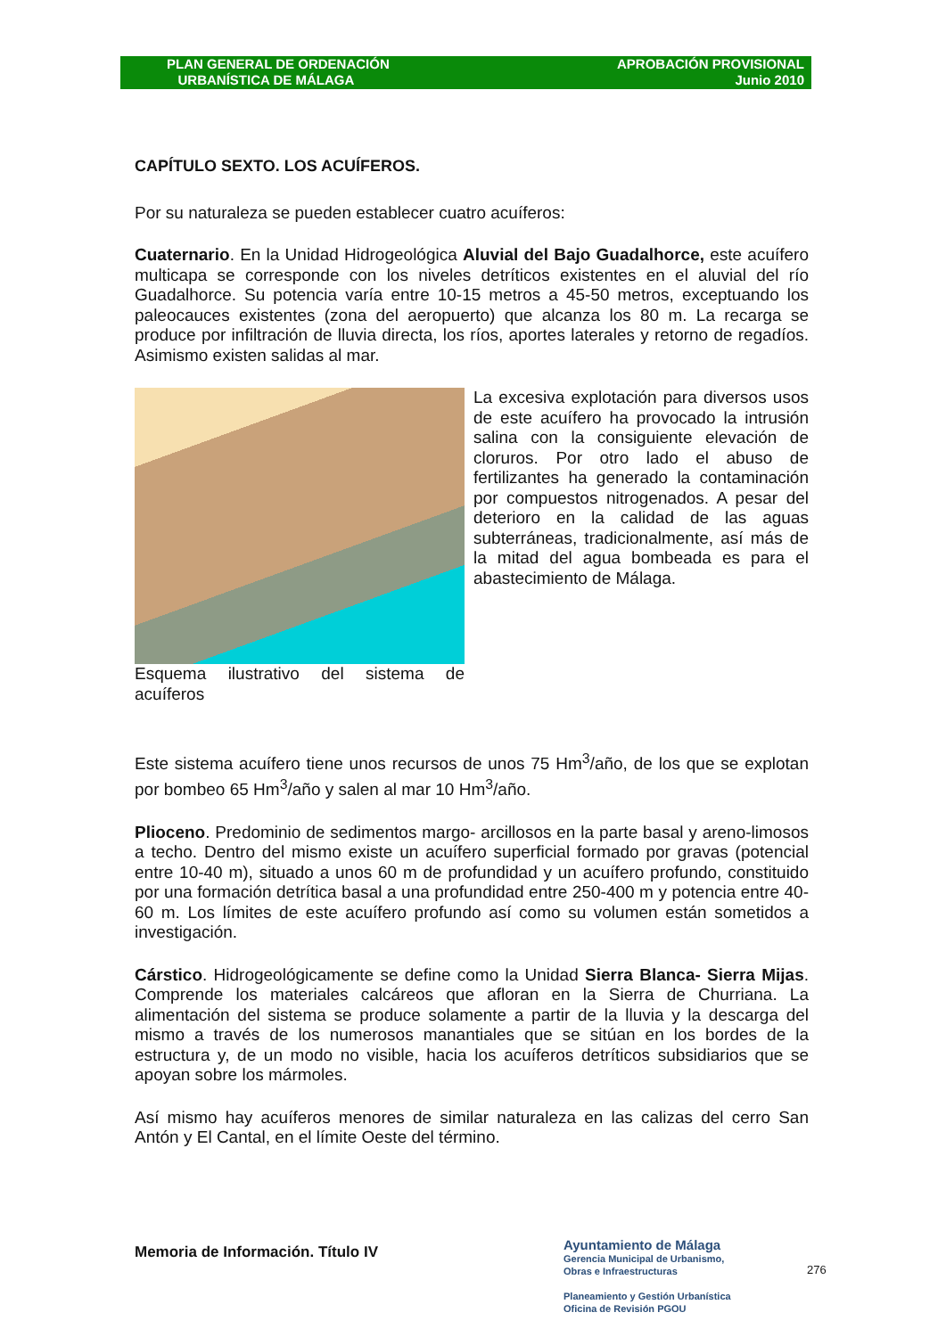PLAN GENERAL DE ORDENACIÓN
URBANÍSTICA DE MÁLAGA
APROBACIÓN PROVISIONAL
Junio 2010
CAPÍTULO SEXTO. LOS ACUÍFEROS.
Por su naturaleza se pueden establecer cuatro acuíferos:
Cuaternario. En la Unidad Hidrogeológica Aluvial del Bajo Guadalhorce, este acuífero multicapa se corresponde con los niveles detríticos existentes en el aluvial del río Guadalhorce. Su potencia varía entre 10-15 metros a 45-50 metros, exceptuando los paleocauces existentes (zona del aeropuerto) que alcanza los 80 m. La recarga se produce por infiltración de lluvia directa, los ríos, aportes laterales y retorno de regadíos. Asimismo existen salidas al mar.
Esquema ilustrativo del sistema de acuíferos
La excesiva explotación para diversos usos de este acuífero ha provocado la intrusión salina con la consiguiente elevación de cloruros. Por otro lado el abuso de fertilizantes ha generado la contaminación por compuestos nitrogenados. A pesar del deterioro en la calidad de las aguas subterráneas, tradicionalmente, así más de la mitad del agua bombeada es para el abastecimiento de Málaga.
Este sistema acuífero tiene unos recursos de unos 75 Hm<sup>3</sup>/año, de los que se explotan por bombeo 65 Hm<sup>3</sup>/año y salen al mar 10 Hm<sup>3</sup>/año.
Plioceno. Predominio de sedimentos margo- arcillosos en la parte basal y areno-limosos a techo. Dentro del mismo existe un acuífero superficial formado por gravas (potencial entre 10-40 m), situado a unos 60 m de profundidad y un acuífero profundo, constituido por una formación detrítica basal a una profundidad entre 250-400 m y potencia entre 40-60 m. Los límites de este acuífero profundo así como su volumen están sometidos a investigación.
Cárstico. Hidrogeológicamente se define como la Unidad Sierra Blanca- Sierra Mijas. Comprende los materiales calcáreos que afloran en la Sierra de Churriana. La alimentación del sistema se produce solamente a partir de la lluvia y la descarga del mismo a través de los numerosos manantiales que se sitúan en los bordes de la estructura y, de un modo no visible, hacia los acuíferos detríticos subsidiarios que se apoyan sobre los mármoles.
Así mismo hay acuíferos menores de similar naturaleza en las calizas del cerro San Antón y El Cantal, en el límite Oeste del término.
Memoria de Información. Título IV
Ayuntamiento de Málaga
Gerencia Municipal de Urbanismo,
Obras e Infraestructuras
Planeamiento y Gestión Urbanística
Oficina de Revisión PGOU
276